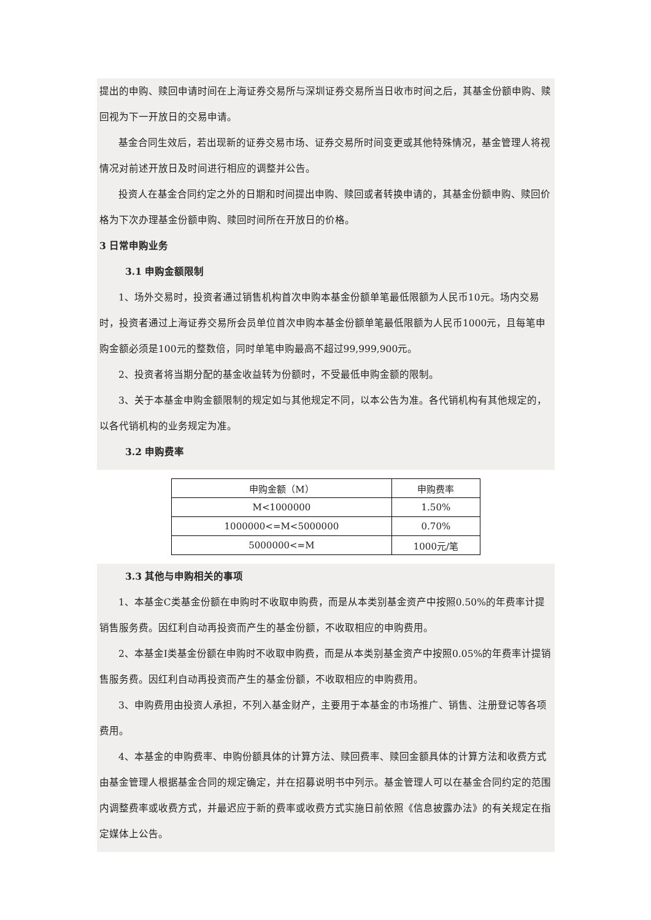提出的申购、赎回申请时间在上海证券交易所与深圳证券交易所当日收市时间之后，其基金份额申购、赎回视为下一开放日的交易申请。
基金合同生效后，若出现新的证券交易市场、证券交易所时间变更或其他特殊情况，基金管理人将视情况对前述开放日及时间进行相应的调整并公告。
投资人在基金合同约定之外的日期和时间提出申购、赎回或者转换申请的，其基金份额申购、赎回价格为下次办理基金份额申购、赎回时间所在开放日的价格。
3 日常申购业务
3.1 申购金额限制
1、场外交易时，投资者通过销售机构首次申购本基金份额单笔最低限额为人民币10元。场内交易时，投资者通过上海证券交易所会员单位首次申购本基金份额单笔最低限额为人民币1000元，且每笔申购金额必须是100元的整数倍，同时单笔申购最高不超过99,999,900元。
2、投资者将当期分配的基金收益转为份额时，不受最低申购金额的限制。
3、关于本基金申购金额限制的规定如与其他规定不同，以本公告为准。各代销机构有其他规定的，以各代销机构的业务规定为准。
3.2 申购费率
| 申购金额（M） | 申购费率 |
| M<1000000 | 1.50% |
| 1000000<=M<5000000 | 0.70% |
| 5000000<=M | 1000元/笔 |
3.3 其他与申购相关的事项
1、本基金C类基金份额在申购时不收取申购费，而是从本类别基金资产中按照0.50%的年费率计提销售服务费。因红利自动再投资而产生的基金份额，不收取相应的申购费用。
2、本基金I类基金份额在申购时不收取申购费，而是从本类别基金资产中按照0.05%的年费率计提销售服务费。因红利自动再投资而产生的基金份额，不收取相应的申购费用。
3、申购费用由投资人承担，不列入基金财产，主要用于本基金的市场推广、销售、注册登记等各项费用。
4、本基金的申购费率、申购份额具体的计算方法、赎回费率、赎回金额具体的计算方法和收费方式由基金管理人根据基金合同的规定确定，并在招募说明书中列示。基金管理人可以在基金合同约定的范围内调整费率或收费方式，并最迟应于新的费率或收费方式实施日前依照《信息披露办法》的有关规定在指定媒体上公告。